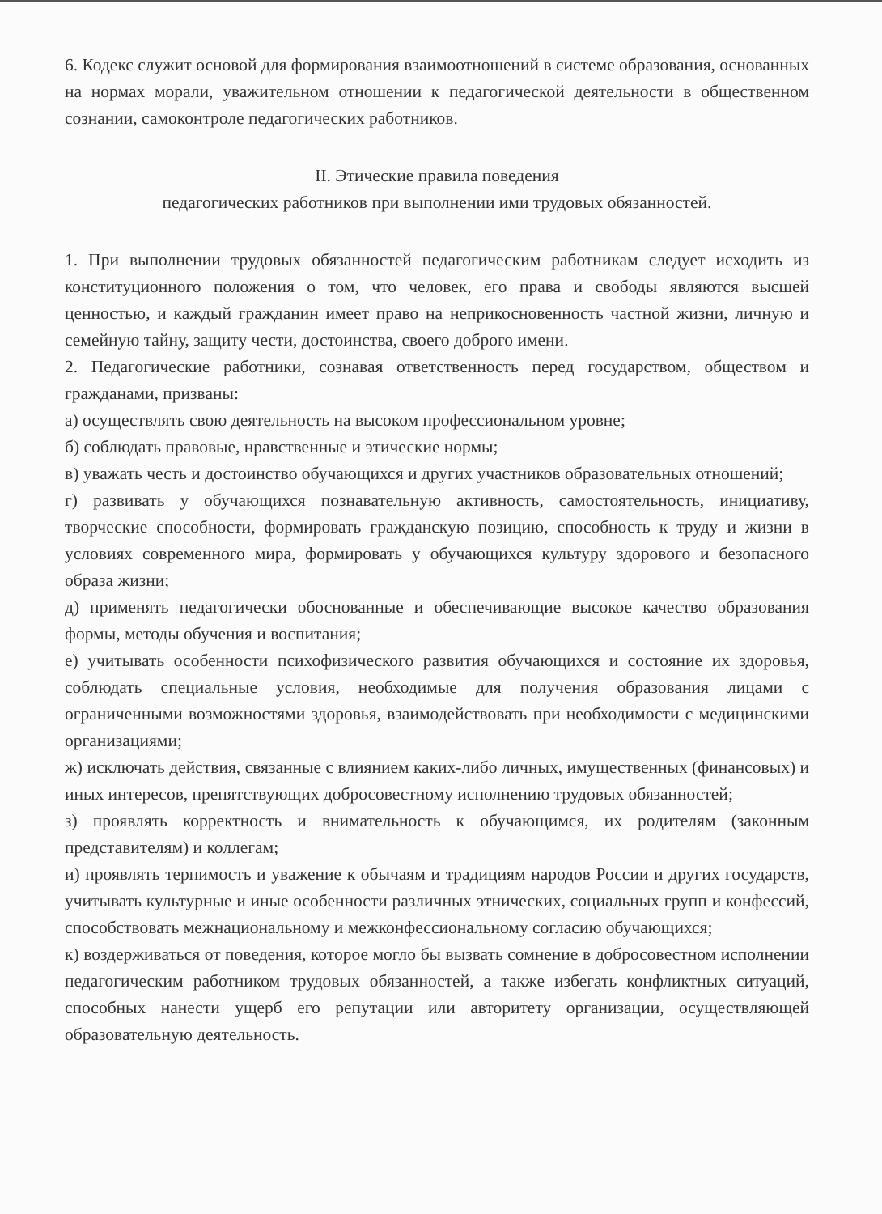6. Кодекс служит основой для формирования взаимоотношений в системе образования, основанных на нормах морали, уважительном отношении к педагогической деятельности в общественном сознании, самоконтроле педагогических работников.
II. Этические правила поведения
педагогических работников при выполнении ими трудовых обязанностей.
1. При выполнении трудовых обязанностей педагогическим работникам следует исходить из конституционного положения о том, что человек, его права и свободы являются высшей ценностью, и каждый гражданин имеет право на неприкосновенность частной жизни, личную и семейную тайну, защиту чести, достоинства, своего доброго имени.
2. Педагогические работники, сознавая ответственность перед государством, обществом и гражданами, призваны:
а) осуществлять свою деятельность на высоком профессиональном уровне;
б) соблюдать правовые, нравственные и этические нормы;
в) уважать честь и достоинство обучающихся и других участников образовательных отношений;
г) развивать у обучающихся познавательную активность, самостоятельность, инициативу, творческие способности, формировать гражданскую позицию, способность к труду и жизни в условиях современного мира, формировать у обучающихся культуру здорового и безопасного образа жизни;
д) применять педагогически обоснованные и обеспечивающие высокое качество образования формы, методы обучения и воспитания;
е) учитывать особенности психофизического развития обучающихся и состояние их здоровья, соблюдать специальные условия, необходимые для получения образования лицами с ограниченными возможностями здоровья, взаимодействовать при необходимости с медицинскими организациями;
ж) исключать действия, связанные с влиянием каких-либо личных, имущественных (финансовых) и иных интересов, препятствующих добросовестному исполнению трудовых обязанностей;
з) проявлять корректность и внимательность к обучающимся, их родителям (законным представителям) и коллегам;
и) проявлять терпимость и уважение к обычаям и традициям народов России и других государств, учитывать культурные и иные особенности различных этнических, социальных групп и конфессий, способствовать межнациональному и межконфессиональному согласию обучающихся;
к) воздерживаться от поведения, которое могло бы вызвать сомнение в добросовестном исполнении педагогическим работником трудовых обязанностей, а также избегать конфликтных ситуаций, способных нанести ущерб его репутации или авторитету организации, осуществляющей образовательную деятельность.